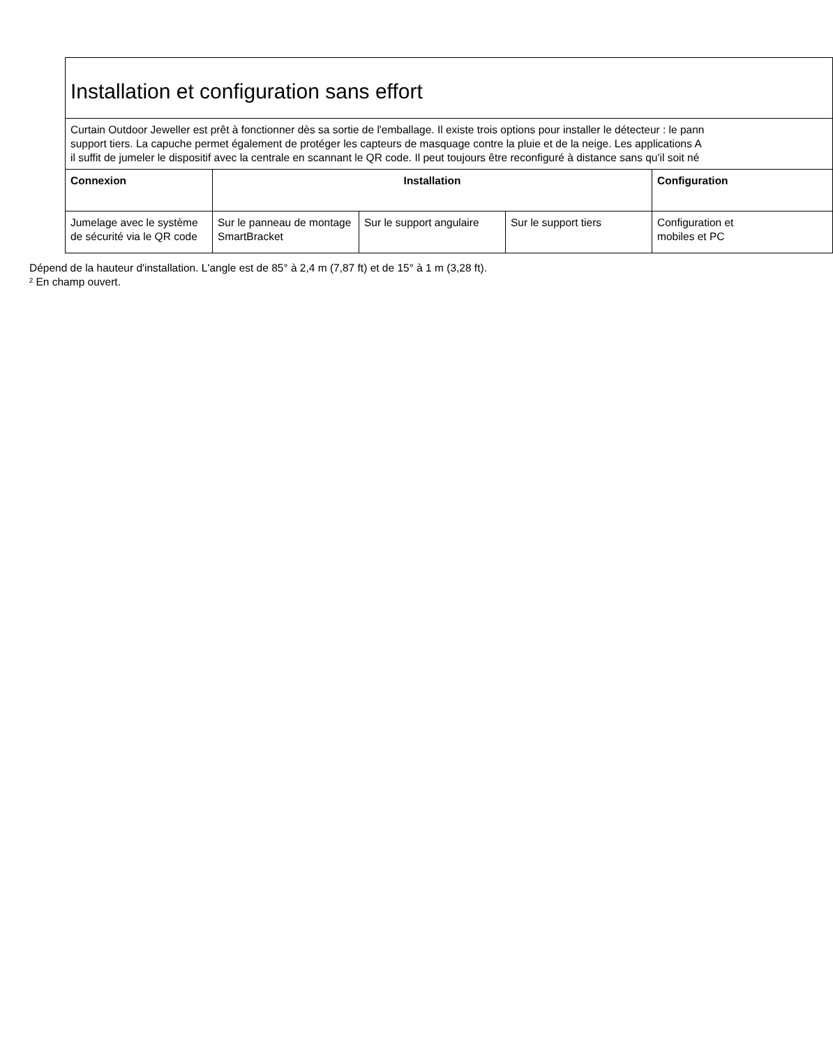| Installation et configuration sans effort | | | | |
| Curtain Outdoor Jeweller est prêt à fonctionner dès sa sortie de l'emballage. Il existe trois options pour installer le détecteur : le pann support tiers. La capuche permet également de protéger les capteurs de masquage contre la pluie et de la neige. Les applications A il suffit de jumeler le dispositif avec la centrale en scannant le QR code. Il peut toujours être reconfiguré à distance sans qu'il soit né | | | | |
| Connexion | Installation | | | Configuration |
| Jumelage avec le système de sécurité via le QR code | Sur le panneau de montage SmartBracket | Sur le support angulaire | Sur le support tiers | Configuration et mobiles et PC |
Dépend de la hauteur d'installation. L'angle est de 85° à 2,4 m (7,87 ft) et de 15° à 1 m (3,28 ft).
² En champ ouvert.